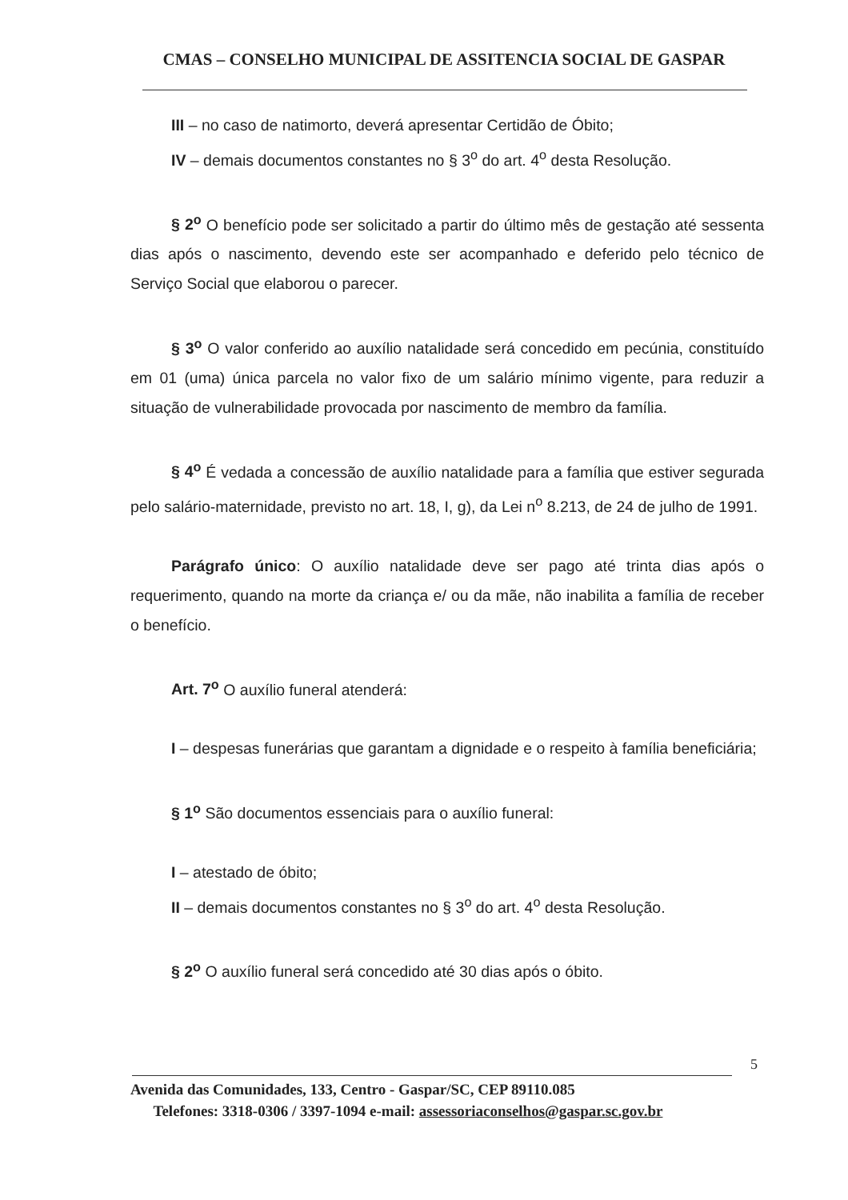CMAS – CONSELHO MUNICIPAL DE ASSITENCIA SOCIAL DE GASPAR
III – no caso de natimorto, deverá apresentar Certidão de Óbito;
IV – demais documentos constantes no § 3<sup>o</sup> do art. 4<sup>o</sup> desta Resolução.
§ 2<sup>o</sup> O benefício pode ser solicitado a partir do último mês de gestação até sessenta dias após o nascimento, devendo este ser acompanhado e deferido pelo técnico de Serviço Social que elaborou o parecer.
§ 3<sup>o</sup> O valor conferido ao auxílio natalidade será concedido em pecúnia, constituído em 01 (uma) única parcela no valor fixo de um salário mínimo vigente, para reduzir a situação de vulnerabilidade provocada por nascimento de membro da família.
§ 4<sup>o</sup> É vedada a concessão de auxílio natalidade para a família que estiver segurada pelo salário-maternidade, previsto no art. 18, I, g), da Lei n<sup>o</sup> 8.213, de 24 de julho de 1991.
Parágrafo único: O auxílio natalidade deve ser pago até trinta dias após o requerimento, quando na morte da criança e/ ou da mãe, não inabilita a família de receber o benefício.
Art. 7<sup>o</sup> O auxílio funeral atenderá:
I – despesas funerárias que garantam a dignidade e o respeito à família beneficiária;
§ 1<sup>o</sup> São documentos essenciais para o auxílio funeral:
I – atestado de óbito;
II – demais documentos constantes no § 3<sup>o</sup> do art. 4<sup>o</sup> desta Resolução.
§ 2<sup>o</sup> O auxílio funeral será concedido até 30 dias após o óbito.
5
Avenida das Comunidades, 133, Centro - Gaspar/SC, CEP 89110.085
Telefones: 3318-0306 / 3397-1094 e-mail: assessoriaconselhos@gaspar.sc.gov.br